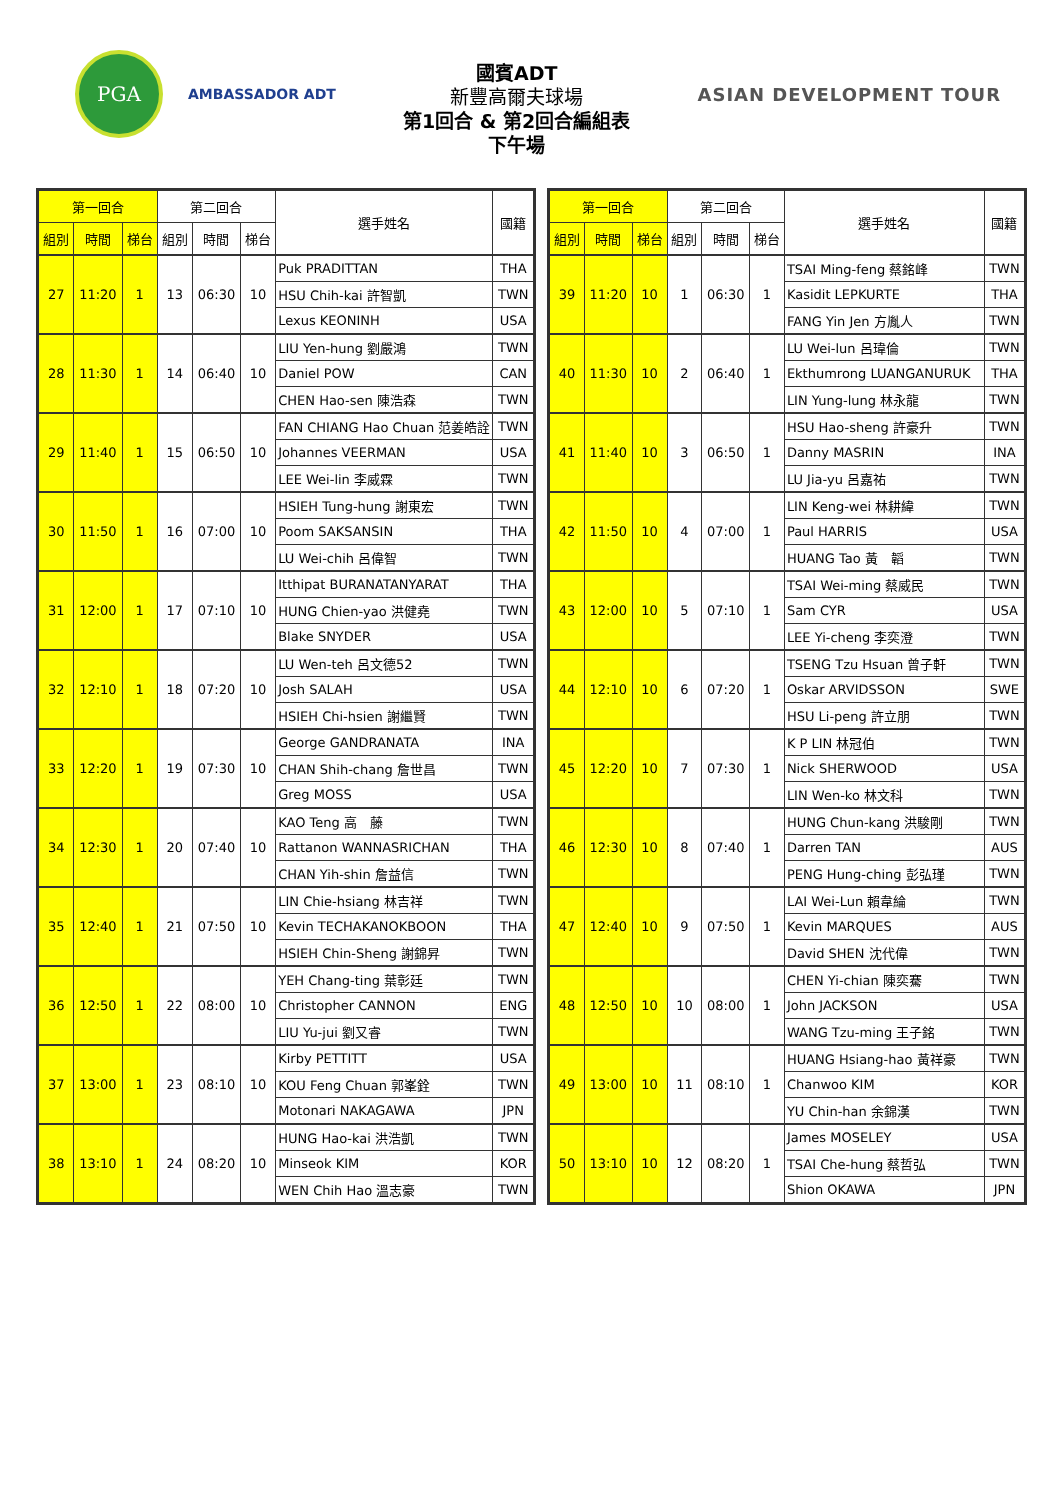PGA
AMBASSADOR ADT
國賓ADT
新豐高爾夫球場
第1回合 & 第2回合編組表
下午場
ASIAN DEVELOPMENT TOUR
| 第一回合 | | | 第二回合 | | | 選手姓名 | 國籍 |
| --- | --- | --- | --- | --- | --- | --- | --- |
| 組別 | 時間 | 梯台 | 組別 | 時間 | 梯台 | | |
| 27 | 11:20 | 1 | 13 | 06:30 | 10 | Puk PRADITTAN | THA |
| | | | | | | HSU Chih-kai 許智凱 | TWN |
| | | | | | | Lexus KEONINH | USA |
| 28 | 11:30 | 1 | 14 | 06:40 | 10 | LIU Yen-hung 劉嚴鴻 | TWN |
| | | | | | | Daniel POW | CAN |
| | | | | | | CHEN Hao-sen 陳浩森 | TWN |
| 29 | 11:40 | 1 | 15 | 06:50 | 10 | FAN CHIANG Hao Chuan 范姜皓詮 | TWN |
| | | | | | | Johannes VEERMAN | USA |
| | | | | | | LEE Wei-lin 李威霖 | TWN |
| 30 | 11:50 | 1 | 16 | 07:00 | 10 | HSIEH Tung-hung 謝東宏 | TWN |
| | | | | | | Poom SAKSANSIN | THA |
| | | | | | | LU Wei-chih 呂偉智 | TWN |
| 31 | 12:00 | 1 | 17 | 07:10 | 10 | Itthipat BURANATANYARAT | THA |
| | | | | | | HUNG Chien-yao 洪健堯 | TWN |
| | | | | | | Blake SNYDER | USA |
| 32 | 12:10 | 1 | 18 | 07:20 | 10 | LU Wen-teh 呂文德52 | TWN |
| | | | | | | Josh SALAH | USA |
| | | | | | | HSIEH Chi-hsien 謝繼賢 | TWN |
| 33 | 12:20 | 1 | 19 | 07:30 | 10 | George GANDRANATA | INA |
| | | | | | | CHAN Shih-chang 詹世昌 | TWN |
| | | | | | | Greg MOSS | USA |
| 34 | 12:30 | 1 | 20 | 07:40 | 10 | KAO Teng 高 藤 | TWN |
| | | | | | | Rattanon WANNASRICHAN | THA |
| | | | | | | CHAN Yih-shin 詹益信 | TWN |
| 35 | 12:40 | 1 | 21 | 07:50 | 10 | LIN Chie-hsiang 林吉祥 | TWN |
| | | | | | | Kevin TECHAKANOKBOON | THA |
| | | | | | | HSIEH Chin-Sheng 謝錦昇 | TWN |
| 36 | 12:50 | 1 | 22 | 08:00 | 10 | YEH Chang-ting 葉彰廷 | TWN |
| | | | | | | Christopher CANNON | ENG |
| | | | | | | LIU Yu-jui 劉又睿 | TWN |
| 37 | 13:00 | 1 | 23 | 08:10 | 10 | Kirby PETTITT | USA |
| | | | | | | KOU Feng Chuan 郭峯銓 | TWN |
| | | | | | | Motonari NAKAGAWA | JPN |
| 38 | 13:10 | 1 | 24 | 08:20 | 10 | HUNG Hao-kai 洪浩凱 | TWN |
| | | | | | | Minseok KIM | KOR |
| | | | | | | WEN Chih Hao 溫志豪 | TWN |
| 第一回合 | | | 第二回合 | | | 選手姓名 | 國籍 |
| --- | --- | --- | --- | --- | --- | --- | --- |
| 組別 | 時間 | 梯台 | 組別 | 時間 | 梯台 | | |
| 39 | 11:20 | 10 | 1 | 06:30 | 1 | TSAI Ming-feng 蔡銘峰 | TWN |
| | | | | | | Kasidit LEPKURTE | THA |
| | | | | | | FANG Yin Jen 方胤人 | TWN |
| 40 | 11:30 | 10 | 2 | 06:40 | 1 | LU Wei-lun 呂瑋倫 | TWN |
| | | | | | | Ekthumrong LUANGANURUK | THA |
| | | | | | | LIN Yung-lung 林永龍 | TWN |
| 41 | 11:40 | 10 | 3 | 06:50 | 1 | HSU Hao-sheng 許豪升 | TWN |
| | | | | | | Danny MASRIN | INA |
| | | | | | | LU Jia-yu 呂嘉祐 | TWN |
| 42 | 11:50 | 10 | 4 | 07:00 | 1 | LIN Keng-wei 林耕緯 | TWN |
| | | | | | | Paul HARRIS | USA |
| | | | | | | HUANG Tao 黃 韜 | TWN |
| 43 | 12:00 | 10 | 5 | 07:10 | 1 | TSAI Wei-ming 蔡威民 | TWN |
| | | | | | | Sam CYR | USA |
| | | | | | | LEE Yi-cheng 李奕澄 | TWN |
| 44 | 12:10 | 10 | 6 | 07:20 | 1 | TSENG Tzu Hsuan 曾子軒 | TWN |
| | | | | | | Oskar ARVIDSSON | SWE |
| | | | | | | HSU Li-peng 許立朋 | TWN |
| 45 | 12:20 | 10 | 7 | 07:30 | 1 | K P LIN 林冠伯 | TWN |
| | | | | | | Nick SHERWOOD | USA |
| | | | | | | LIN Wen-ko 林文科 | TWN |
| 46 | 12:30 | 10 | 8 | 07:40 | 1 | HUNG Chun-kang 洪駿剛 | TWN |
| | | | | | | Darren TAN | AUS |
| | | | | | | PENG Hung-ching 彭弘瑾 | TWN |
| 47 | 12:40 | 10 | 9 | 07:50 | 1 | LAI Wei-Lun 賴韋綸 | TWN |
| | | | | | | Kevin MARQUES | AUS |
| | | | | | | David SHEN 沈代偉 | TWN |
| 48 | 12:50 | 10 | 10 | 08:00 | 1 | CHEN Yi-chian 陳奕騫 | TWN |
| | | | | | | John JACKSON | USA |
| | | | | | | WANG Tzu-ming 王子銘 | TWN |
| 49 | 13:00 | 10 | 11 | 08:10 | 1 | HUANG Hsiang-hao 黃祥豪 | TWN |
| | | | | | | Chanwoo KIM | KOR |
| | | | | | | YU Chin-han 余錦漢 | TWN |
| 50 | 13:10 | 10 | 12 | 08:20 | 1 | James MOSELEY | USA |
| | | | | | | TSAI Che-hung 蔡哲弘 | TWN |
| | | | | | | Shion OKAWA | JPN |